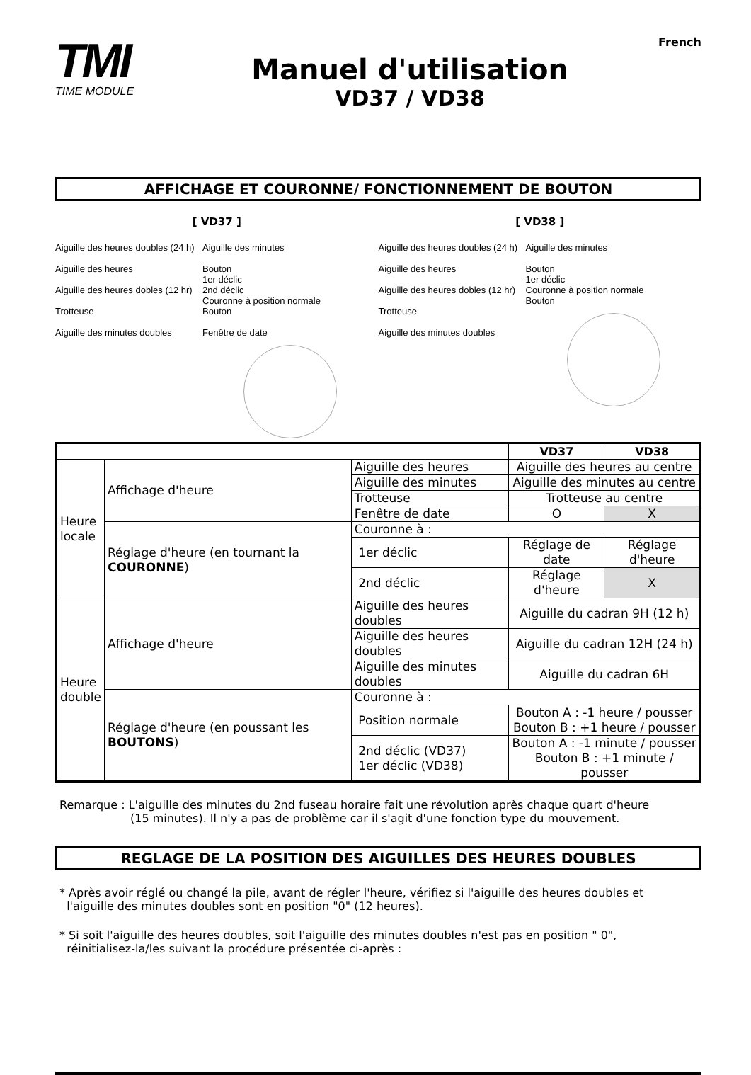TMI
TIME MODULE
Manuel d'utilisation
VD37 / VD38
French
AFFICHAGE ET COURONNE/ FONCTIONNEMENT DE BOUTON
[ VD37 ]
Aiguille des heures doubles (24 h)
Aiguille des heures
Aiguille des heures dobles (12 hr)
Trotteuse
Aiguille des minutes doubles
Aiguille des minutes
Bouton
1er déclic
2nd déclic
Couronne à position normale
Bouton
Fenêtre de date
[ VD38 ]
Aiguille des heures doubles (24 h)
Aiguille des heures
Aiguille des heures dobles (12 hr)
Trotteuse
Aiguille des minutes doubles
Aiguille des minutes
Bouton
1er déclic
Couronne à position normale
Bouton
| | | | VD37 | VD38 |
| --- | --- | --- | --- | --- |
| Heure locale | Affichage d'heure | Aiguille des heures | Aiguille des heures au centre | |
| | | Aiguille des minutes | Aiguille des minutes au centre | |
| | | Trotteuse | Trotteuse au centre | |
| | | Fenêtre de date | O | X |
| | Réglage d'heure (en tournant la COURONNE ) | Couronne à : | | |
| | | 1er déclic | Réglage de date | Réglage d'heure |
| | | 2nd déclic | Réglage d'heure | X |
| Heure double | Affichage d'heure | Aiguille des heures doubles | Aiguille du cadran 9H (12 h) | |
| | | Aiguille des heures doubles | Aiguille du cadran 12H (24 h) | |
| | | Aiguille des minutes doubles | Aiguille du cadran 6H | |
| | Réglage d'heure (en poussant les BOUTONS ) | Couronne à : | | |
| | | Position normale | Bouton A : -1 heure / pousser Bouton B : +1 heure / pousser | |
| | | 2nd déclic (VD37) 1er déclic (VD38) | Bouton A : -1 minute / pousser Bouton B : +1 minute / pousser | |
Remarque : L'aiguille des minutes du 2nd fuseau horaire fait une révolution après chaque quart d'heure
(15 minutes). Il n'y a pas de problème car il s'agit d'une fonction type du mouvement.
REGLAGE DE LA POSITION DES AIGUILLES DES HEURES DOUBLES
* Après avoir réglé ou changé la pile, avant de régler l'heure, vérifiez si l'aiguille des heures doubles et
l'aiguille des minutes doubles sont en position "0" (12 heures).
* Si soit l'aiguille des heures doubles, soit l'aiguille des minutes doubles n'est pas en position " 0",
réinitialisez-la/les suivant la procédure présentée ci-après :